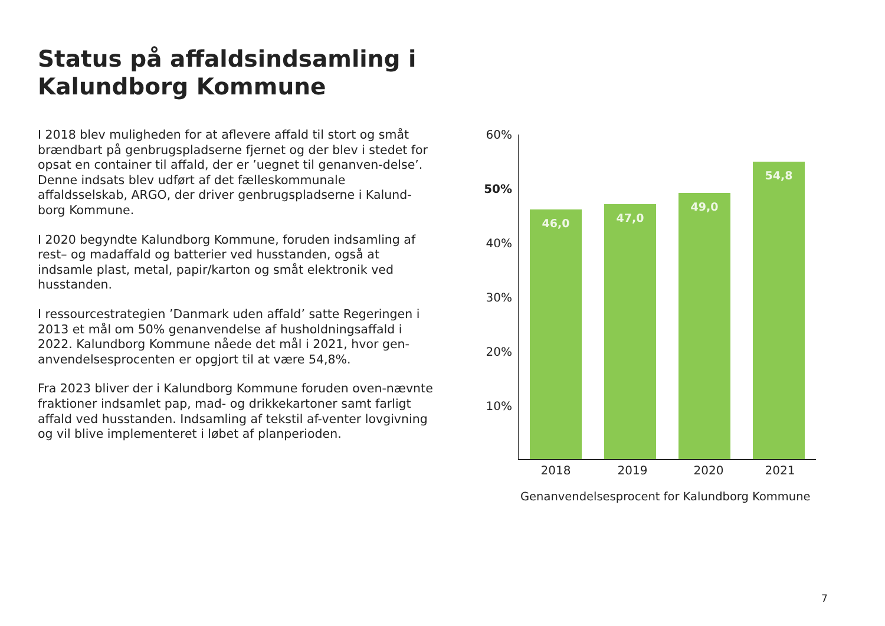Status på affaldsindsamling i
Kalundborg Kommune
I 2018 blev muligheden for at aflevere affald til stort og småt brændbart på genbrugspladserne fjernet og der blev i stedet for opsat en container til affald, der er ’uegnet til genanven-delse’. Denne indsats blev udført af det fælleskommunale affaldsselskab, ARGO, der driver genbrugspladserne i Kalund-borg Kommune.
I 2020 begyndte Kalundborg Kommune, foruden indsamling af rest– og madaffald og batterier ved husstanden, også at indsamle plast, metal, papir/karton og småt elektronik ved husstanden.
I ressourcestrategien ’Danmark uden affald’ satte Regeringen i 2013 et mål om 50% genanvendelse af husholdningsaffald i 2022. Kalundborg Kommune nåede det mål i 2021, hvor gen-anvendelsesprocenten er opgjort til at være 54,8%.
Fra 2023 bliver der i Kalundborg Kommune foruden oven-nævnte fraktioner indsamlet pap, mad- og drikkekartoner samt farligt affald ved husstanden. Indsamling af tekstil af-venter lovgivning og vil blive implementeret i løbet af planperioden.
60%
50%
40%
30%
20%
10%
46,0 47,0 49,0 54,8
2018 2019 2020 2021
Genanvendelsesprocent for Kalundborg Kommune
7